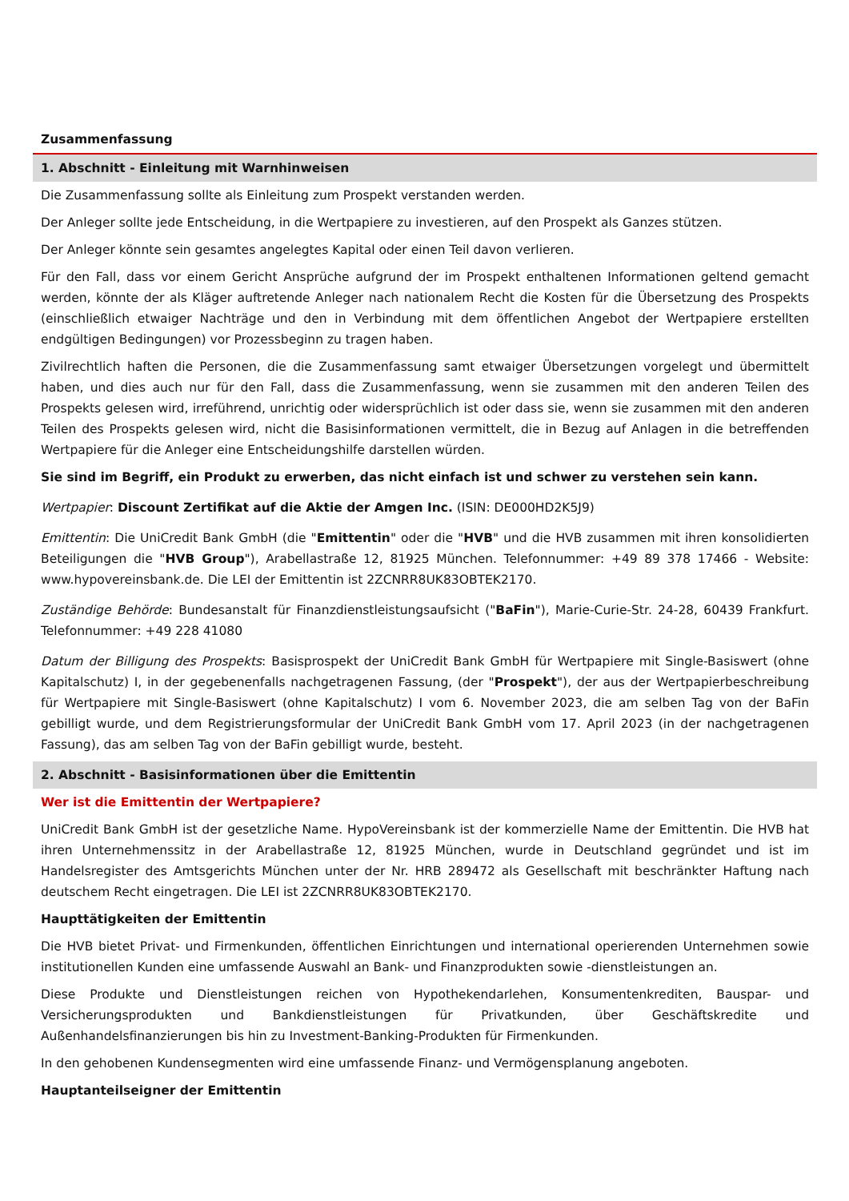Zusammenfassung
1. Abschnitt - Einleitung mit Warnhinweisen
Die Zusammenfassung sollte als Einleitung zum Prospekt verstanden werden.
Der Anleger sollte jede Entscheidung, in die Wertpapiere zu investieren, auf den Prospekt als Ganzes stützen.
Der Anleger könnte sein gesamtes angelegtes Kapital oder einen Teil davon verlieren.
Für den Fall, dass vor einem Gericht Ansprüche aufgrund der im Prospekt enthaltenen Informationen geltend gemacht werden, könnte der als Kläger auftretende Anleger nach nationalem Recht die Kosten für die Übersetzung des Prospekts (einschließlich etwaiger Nachträge und den in Verbindung mit dem öffentlichen Angebot der Wertpapiere erstellten endgültigen Bedingungen) vor Prozessbeginn zu tragen haben.
Zivilrechtlich haften die Personen, die die Zusammenfassung samt etwaiger Übersetzungen vorgelegt und übermittelt haben, und dies auch nur für den Fall, dass die Zusammenfassung, wenn sie zusammen mit den anderen Teilen des Prospekts gelesen wird, irreführend, unrichtig oder widersprüchlich ist oder dass sie, wenn sie zusammen mit den anderen Teilen des Prospekts gelesen wird, nicht die Basisinformationen vermittelt, die in Bezug auf Anlagen in die betreffenden Wertpapiere für die Anleger eine Entscheidungshilfe darstellen würden.
Sie sind im Begriff, ein Produkt zu erwerben, das nicht einfach ist und schwer zu verstehen sein kann.
Wertpapier: Discount Zertifikat auf die Aktie der Amgen Inc. (ISIN: DE000HD2K5J9)
Emittentin: Die UniCredit Bank GmbH (die "Emittentin" oder die "HVB" und die HVB zusammen mit ihren konsolidierten Beteiligungen die "HVB Group"), Arabellastraße 12, 81925 München. Telefonnummer: +49 89 378 17466 - Website: www.hypovereinsbank.de. Die LEI der Emittentin ist 2ZCNRR8UK83OBTEK2170.
Zuständige Behörde: Bundesanstalt für Finanzdienstleistungsaufsicht ("BaFin"), Marie-Curie-Str. 24-28, 60439 Frankfurt. Telefonnummer: +49 228 41080
Datum der Billigung des Prospekts: Basisprospekt der UniCredit Bank GmbH für Wertpapiere mit Single-Basiswert (ohne Kapitalschutz) I, in der gegebenenfalls nachgetragenen Fassung, (der "Prospekt"), der aus der Wertpapierbeschreibung für Wertpapiere mit Single-Basiswert (ohne Kapitalschutz) I vom 6. November 2023, die am selben Tag von der BaFin gebilligt wurde, und dem Registrierungsformular der UniCredit Bank GmbH vom 17. April 2023 (in der nachgetragenen Fassung), das am selben Tag von der BaFin gebilligt wurde, besteht.
2. Abschnitt - Basisinformationen über die Emittentin
Wer ist die Emittentin der Wertpapiere?
UniCredit Bank GmbH ist der gesetzliche Name. HypoVereinsbank ist der kommerzielle Name der Emittentin. Die HVB hat ihren Unternehmenssitz in der Arabellastraße 12, 81925 München, wurde in Deutschland gegründet und ist im Handelsregister des Amtsgerichts München unter der Nr. HRB 289472 als Gesellschaft mit beschränkter Haftung nach deutschem Recht eingetragen. Die LEI ist 2ZCNRR8UK83OBTEK2170.
Haupttätigkeiten der Emittentin
Die HVB bietet Privat- und Firmenkunden, öffentlichen Einrichtungen und international operierenden Unternehmen sowie institutionellen Kunden eine umfassende Auswahl an Bank- und Finanzprodukten sowie -dienstleistungen an.
Diese Produkte und Dienstleistungen reichen von Hypothekendarlehen, Konsumentenkrediten, Bauspar- und Versicherungsprodukten und Bankdienstleistungen für Privatkunden, über Geschäftskredite und Außenhandelsfinanzierungen bis hin zu Investment-Banking-Produkten für Firmenkunden.
In den gehobenen Kundensegmenten wird eine umfassende Finanz- und Vermögensplanung angeboten.
Hauptanteilseigner der Emittentin